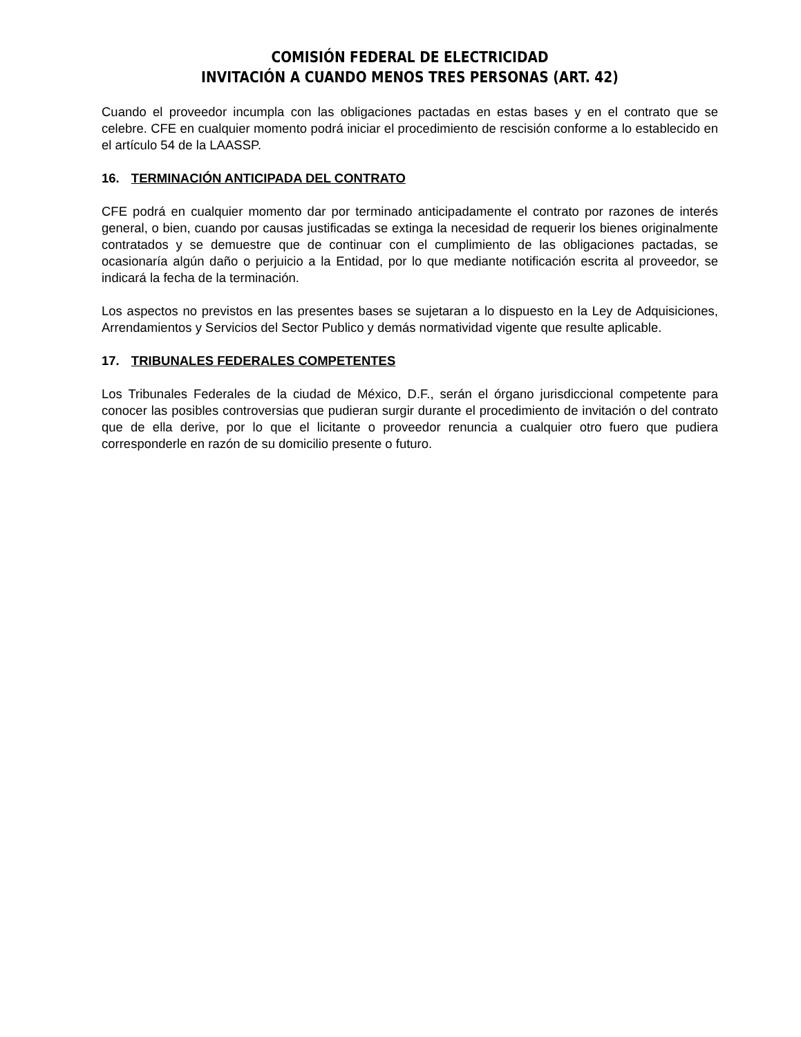COMISIÓN FEDERAL DE ELECTRICIDAD
INVITACIÓN A CUANDO MENOS TRES PERSONAS (ART. 42)
Cuando el proveedor incumpla con las obligaciones pactadas en estas bases y en el contrato que se celebre. CFE en cualquier momento podrá iniciar el procedimiento de rescisión conforme a lo establecido en el artículo 54 de la LAASSP.
16. TERMINACIÓN ANTICIPADA DEL CONTRATO
CFE podrá en cualquier momento dar por terminado anticipadamente el contrato por razones de interés general, o bien, cuando por causas justificadas se extinga la necesidad de requerir los bienes originalmente contratados y se demuestre que de continuar con el cumplimiento de las obligaciones pactadas, se ocasionaría algún daño o perjuicio a la Entidad, por lo que mediante notificación escrita al proveedor, se indicará la fecha de la terminación.
Los aspectos no previstos en las presentes bases se sujetaran a lo dispuesto en la Ley de Adquisiciones, Arrendamientos y Servicios del Sector Publico y demás normatividad vigente que resulte aplicable.
17. TRIBUNALES FEDERALES COMPETENTES
Los Tribunales Federales de la ciudad de México, D.F., serán el órgano jurisdiccional competente para conocer las posibles controversias que pudieran surgir durante el procedimiento de invitación o del contrato que de ella derive, por lo que el licitante o proveedor renuncia a cualquier otro fuero que pudiera corresponderle en razón de su domicilio presente o futuro.